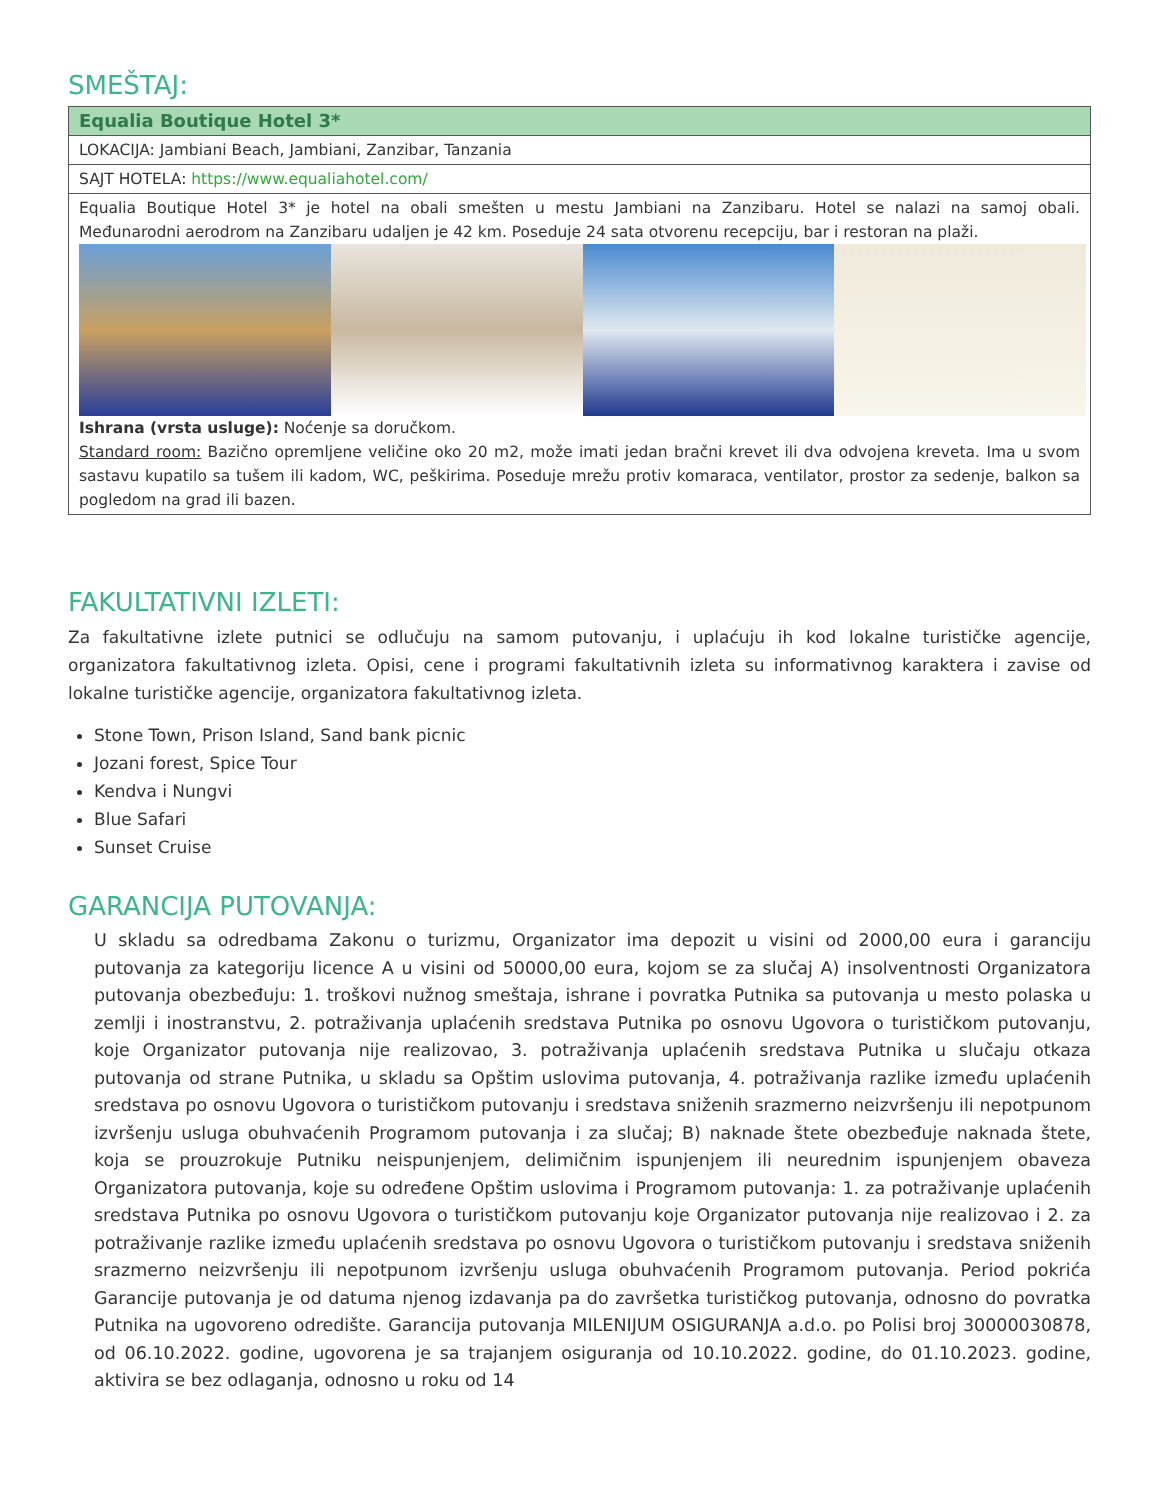SMEŠTAJ:
| Equalia Boutique Hotel 3* |
| LOKACIJA: Jambiani Beach, Jambiani, Zanzibar, Tanzania |
| SAJT HOTELA: https://www.equaliahotel.com/ |
| Equalia Boutique Hotel 3* je hotel na obali smešten u mestu Jambiani na Zanzibaru. Hotel se nalazi na samoj obali. Međunarodni aerodrom na Zanzibaru udaljen je 42 km. Poseduje 24 sata otvorenu recepciju, bar i restoran na plaži. Ishrana (vrsta usluge): Noćenje sa doručkom. Standard room: Bazično opremljene veličine oko 20 m2, može imati jedan bračni krevet ili dva odvojena kreveta. Ima u svom sastavu kupatilo sa tušem ili kadom, WC, peškirima. Poseduje mrežu protiv komaraca, ventilator, prostor za sedenje, balkon sa pogledom na grad ili bazen. |
FAKULTATIVNI IZLETI:
Za fakultativne izlete putnici se odlučuju na samom putovanju, i uplaćuju ih kod lokalne turističke agencije, organizatora fakultativnog izleta. Opisi, cene i programi fakultativnih izleta su informativnog karaktera i zavise od lokalne turističke agencije, organizatora fakultativnog izleta.
Stone Town, Prison Island, Sand bank picnic
Jozani forest, Spice Tour
Kendva i Nungvi
Blue Safari
Sunset Cruise
GARANCIJA PUTOVANJA:
U skladu sa odredbama Zakonu o turizmu, Organizator ima depozit u visini od 2000,00 eura i garanciju putovanja za kategoriju licence A u visini od 50000,00 eura, kojom se za slučaj A) insolventnosti Organizatora putovanja obezbeđuju: 1. troškovi nužnog smeštaja, ishrane i povratka Putnika sa putovanja u mesto polaska u zemlji i inostranstvu, 2. potraživanja uplaćenih sredstava Putnika po osnovu Ugovora o turističkom putovanju, koje Organizator putovanja nije realizovao, 3. potraživanja uplaćenih sredstava Putnika u slučaju otkaza putovanja od strane Putnika, u skladu sa Opštim uslovima putovanja, 4. potraživanja razlike između uplaćenih sredstava po osnovu Ugovora o turističkom putovanju i sredstava sniženih srazmerno neizvršenju ili nepotpunom izvršenju usluga obuhvaćenih Programom putovanja i za slučaj; B) naknade štete obezbeđuje naknada štete, koja se prouzrokuje Putniku neispunjenjem, delimičnim ispunjenjem ili neurednim ispunjenjem obaveza Organizatora putovanja, koje su određene Opštim uslovima i Programom putovanja: 1. za potraživanje uplaćenih sredstava Putnika po osnovu Ugovora o turističkom putovanju koje Organizator putovanja nije realizovao i 2. za potraživanje razlike između uplaćenih sredstava po osnovu Ugovora o turističkom putovanju i sredstava sniženih srazmerno neizvršenju ili nepotpunom izvršenju usluga obuhvaćenih Programom putovanja. Period pokrića Garancije putovanja je od datuma njenog izdavanja pa do završetka turističkog putovanja, odnosno do povratka Putnika na ugovoreno odredište. Garancija putovanja MILENIJUM OSIGURANJA a.d.o. po Polisi broj 30000030878, od 06.10.2022. godine, ugovorena je sa trajanjem osiguranja od 10.10.2022. godine, do 01.10.2023. godine, aktivira se bez odlaganja, odnosno u roku od 14